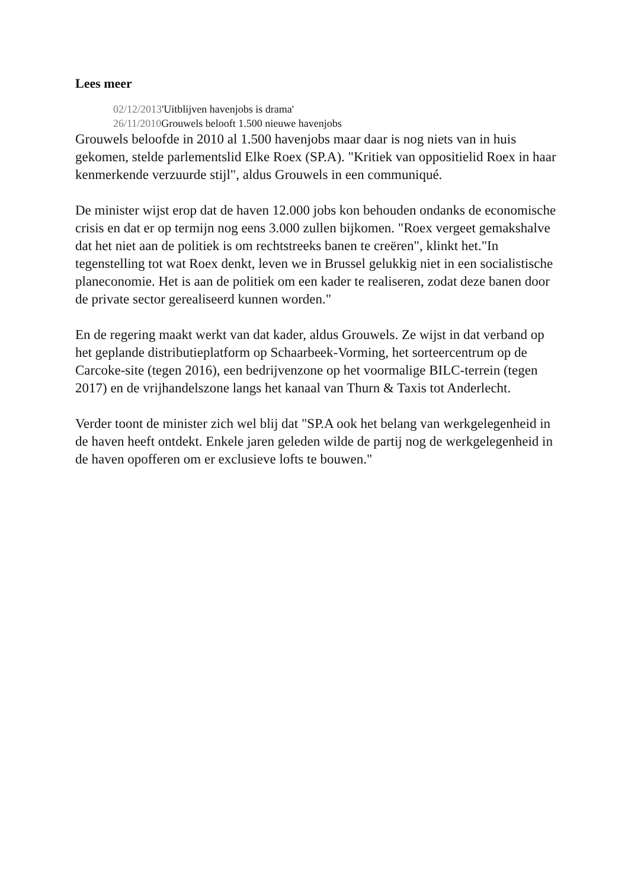Lees meer
02/12/2013'Uitblijven havenjobs is drama'
26/11/2010 Grouwels belooft 1.500 nieuwe havenjobs
Grouwels beloofde in 2010 al 1.500 havenjobs maar daar is nog niets van in huis gekomen, stelde parlementslid Elke Roex (SP.A). "Kritiek van oppositielid Roex in haar kenmerkende verzuurde stijl", aldus Grouwels in een communiqué.
De minister wijst erop dat de haven 12.000 jobs kon behouden ondanks de economische crisis en dat er op termijn nog eens 3.000 zullen bijkomen. "Roex vergeet gemakshalve dat het niet aan de politiek is om rechtstreeks banen te creëren", klinkt het."In tegenstelling tot wat Roex denkt, leven we in Brussel gelukkig niet in een socialistische planeconomie. Het is aan de politiek om een kader te realiseren, zodat deze banen door de private sector gerealiseerd kunnen worden."
En de regering maakt werkt van dat kader, aldus Grouwels. Ze wijst in dat verband op het geplande distributieplatform op Schaarbeek-Vorming, het sorteercentrum op de Carcoke-site (tegen 2016), een bedrijvenzone op het voormalige BILC-terrein (tegen 2017) en de vrijhandelszone langs het kanaal van Thurn & Taxis tot Anderlecht.
Verder toont de minister zich wel blij dat "SP.A ook het belang van werkgelegenheid in de haven heeft ontdekt. Enkele jaren geleden wilde de partij nog de werkgelegenheid in de haven opofferen om er exclusieve lofts te bouwen."